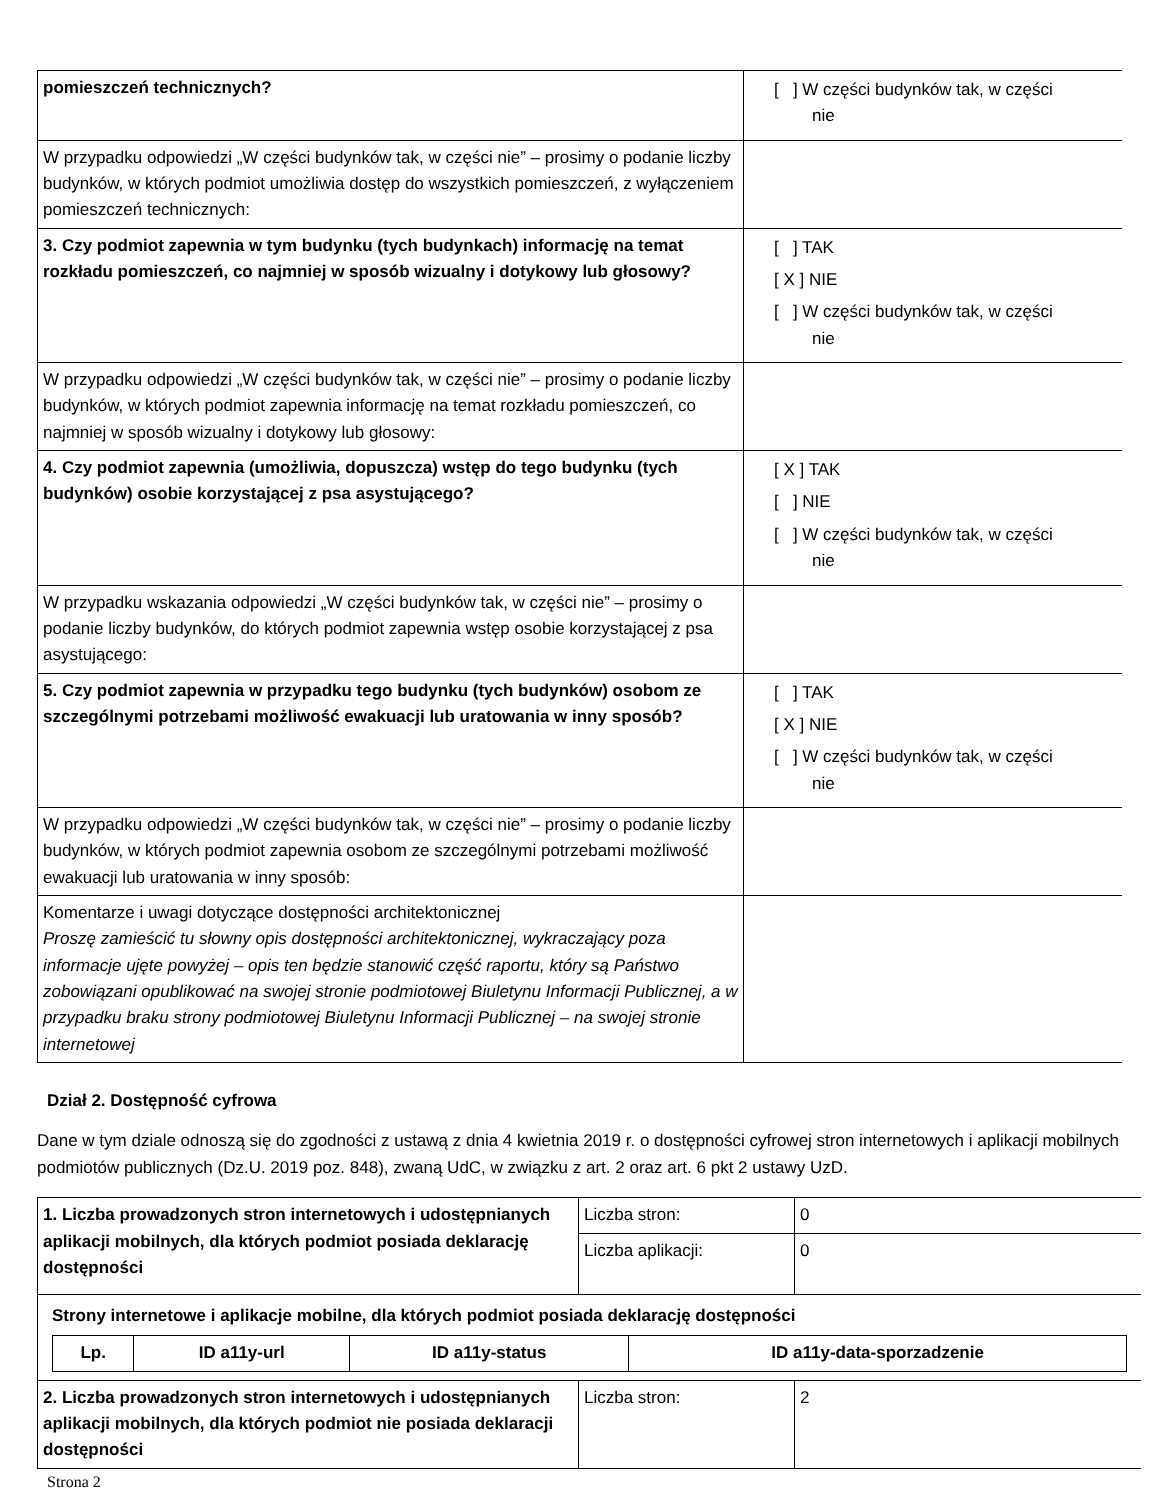| pomieszczeń technicznych? | [ ] W części budynków tak, w części nie |
| W przypadku odpowiedzi „W części budynków tak, w części nie” – prosimy o podanie liczby budynków, w których podmiot umożliwia dostęp do wszystkich pomieszczeń, z wyłączeniem pomieszczeń technicznych: | |
| 3. Czy podmiot zapewnia w tym budynku (tych budynkach) informację na temat rozkładu pomieszczeń, co najmniej w sposób wizualny i dotykowy lub głosowy? | [ ] TAK [ X ] NIE [ ] W części budynków tak, w części nie |
| W przypadku odpowiedzi „W części budynków tak, w części nie” – prosimy o podanie liczby budynków, w których podmiot zapewnia informację na temat rozkładu pomieszczeń, co najmniej w sposób wizualny i dotykowy lub głosowy: | |
| 4. Czy podmiot zapewnia (umożliwia, dopuszcza) wstęp do tego budynku (tych budynków) osobie korzystającej z psa asystującego? | [ X ] TAK [ ] NIE [ ] W części budynków tak, w części nie |
| W przypadku wskazania odpowiedzi „W części budynków tak, w części nie” – prosimy o podanie liczby budynków, do których podmiot zapewnia wstęp osobie korzystającej z psa asystującego: | |
| 5. Czy podmiot zapewnia w przypadku tego budynku (tych budynków) osobom ze szczególnymi potrzebami możliwość ewakuacji lub uratowania w inny sposób? | [ ] TAK [ X ] NIE [ ] W części budynków tak, w części nie |
| W przypadku odpowiedzi „W części budynków tak, w części nie” – prosimy o podanie liczby budynków, w których podmiot zapewnia osobom ze szczególnymi potrzebami możliwość ewakuacji lub uratowania w inny sposób: | |
| Komentarze i uwagi dotyczące dostępności architektonicznej Proszę zamieścić tu słowny opis dostępności architektonicznej, wykraczający poza informacje ujęte powyżej – opis ten będzie stanowić część raportu, który są Państwo zobowiązani opublikować na swojej stronie podmiotowej Biuletynu Informacji Publicznej, a w przypadku braku strony podmiotowej Biuletynu Informacji Publicznej – na swojej stronie internetowej | |
Dział 2. Dostępność cyfrowa
Dane w tym dziale odnoszą się do zgodności z ustawą z dnia 4 kwietnia 2019 r. o dostępności cyfrowej stron internetowych i aplikacji mobilnych podmiotów publicznych (Dz.U. 2019 poz. 848), zwaną UdC, w związku z art. 2 oraz art. 6 pkt 2 ustawy UzD.
| 1. Liczba prowadzonych stron internetowych i udostępnianych aplikacji mobilnych, dla których podmiot posiada deklarację dostępności | Liczba stron: | 0 |
| | Liczba aplikacji: | 0 |
| Strony internetowe i aplikacje mobilne, dla których podmiot posiada deklarację dostępności / Lp. / ID a11y-url / ID a11y-status / ID a11y-data-sporzadzenie / / --- / --- / --- / --- / | | |
| 2. Liczba prowadzonych stron internetowych i udostępnianych aplikacji mobilnych, dla których podmiot nie posiada deklaracji dostępności | Liczba stron: | 2 |
Strona 2